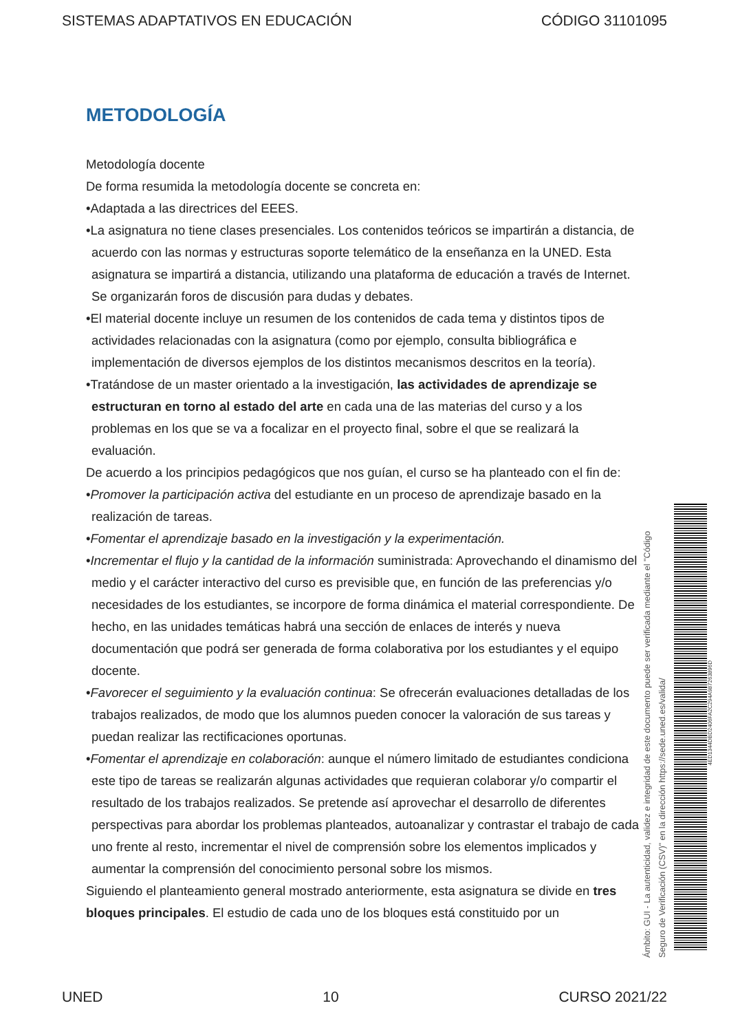SISTEMAS ADAPTATIVOS EN EDUCACIÓN CÓDIGO 31101095
METODOLOGÍA
Metodología docente
De forma resumida la metodología docente se concreta en:
•Adaptada a las directrices del EEES.
•La asignatura no tiene clases presenciales. Los contenidos teóricos se impartirán a distancia, de acuerdo con las normas y estructuras soporte telemático de la enseñanza en la UNED. Esta asignatura se impartirá a distancia, utilizando una plataforma de educación a través de Internet. Se organizarán foros de discusión para dudas y debates.
•El material docente incluye un resumen de los contenidos de cada tema y distintos tipos de actividades relacionadas con la asignatura (como por ejemplo, consulta bibliográfica e implementación de diversos ejemplos de los distintos mecanismos descritos en la teoría).
•Tratándose de un master orientado a la investigación, las actividades de aprendizaje se estructuran en torno al estado del arte en cada una de las materias del curso y a los problemas en los que se va a focalizar en el proyecto final, sobre el que se realizará la evaluación.
De acuerdo a los principios pedagógicos que nos guían, el curso se ha planteado con el fin de:
•Promover la participación activa del estudiante en un proceso de aprendizaje basado en la realización de tareas.
•Fomentar el aprendizaje basado en la investigación y la experimentación.
•Incrementar el flujo y la cantidad de la información suministrada: Aprovechando el dinamismo del medio y el carácter interactivo del curso es previsible que, en función de las preferencias y/o necesidades de los estudiantes, se incorpore de forma dinámica el material correspondiente. De hecho, en las unidades temáticas habrá una sección de enlaces de interés y nueva documentación que podrá ser generada de forma colaborativa por los estudiantes y el equipo docente.
•Favorecer el seguimiento y la evaluación continua: Se ofrecerán evaluaciones detalladas de los trabajos realizados, de modo que los alumnos pueden conocer la valoración de sus tareas y puedan realizar las rectificaciones oportunas.
•Fomentar el aprendizaje en colaboración: aunque el número limitado de estudiantes condiciona este tipo de tareas se realizarán algunas actividades que requieran colaborar y/o compartir el resultado de los trabajos realizados. Se pretende así aprovechar el desarrollo de diferentes perspectivas para abordar los problemas planteados, autoanalizar y contrastar el trabajo de cada uno frente al resto, incrementar el nivel de comprensión sobre los elementos implicados y aumentar la comprensión del conocimiento personal sobre los mismos.
Siguiendo el planteamiento general mostrado anteriormente, esta asignatura se divide en tres bloques principales. El estudio de cada uno de los bloques está constituido por un
Ámbito: GUI - La autenticidad, validez e integridad de este documento puede ser verificada mediante el "Código Seguro de Verificación (CSV)" en la dirección https://sede.uned.es/valida/
4ED1344DBD2406FA2C294A987263896D
UNED 10 CURSO 2021/22